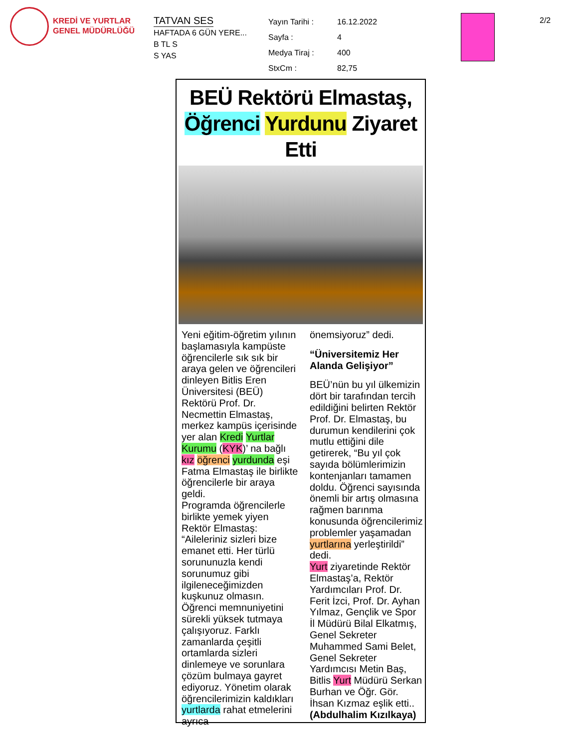KREDİ VE YURTLAR
GENEL MÜDÜRLÜĞÜ
TATVAN SES
HAFTADA 6 GÜN YERE...
B TL S
S YAS
| Yayın Tarihi : | 16.12.2022 |
| Sayfa : | 4 |
| Medya Tiraj : | 400 |
| StxCm : | 82,75 |
2/2
BEÜ Rektörü Elmastaş,
Öğrenci Yurdunu Ziyaret Etti
Yeni eğitim-öğretim yılının başlamasıyla kampüste öğrencilerle sık sık bir araya gelen ve öğrencileri dinleyen Bitlis Eren Üniversitesi (BEÜ) Rektörü Prof. Dr. Necmettin Elmastaş, merkez kampüs içerisinde yer alan Kredi Yurtlar Kurumu (KYK)’ na bağlı kız öğrenci yurdunda eşi Fatma Elmastaş ile birlikte öğrencilerle bir araya geldi.
Programda öğrencilerle birlikte yemek yiyen Rektör Elmastaş: “Aileleriniz sizleri bize emanet etti. Her türlü sorununuzla kendi sorunumuz gibi ilgileneceğimizden kuşkunuz olmasın. Öğrenci memnuniyetini sürekli yüksek tutmaya çalışıyoruz. Farklı zamanlarda çeşitli ortamlarda sizleri dinlemeye ve sorunlara çözüm bulmaya gayret ediyoruz. Yönetim olarak öğrencilerimizin kaldıkları yurtlarda rahat etmelerini ayrıca
önemsiyoruz” dedi.
“Üniversitemiz Her Alanda Gelişiyor”
BEÜ’nün bu yıl ülkemizin dört bir tarafından tercih edildiğini belirten Rektör Prof. Dr. Elmastaş, bu durumun kendilerini çok mutlu ettiğini dile getirerek, “Bu yıl çok sayıda bölümlerimizin kontenjanları tamamen doldu. Öğrenci sayısında önemli bir artış olmasına rağmen barınma konusunda öğrencilerimiz problemler yaşamadan yurtlarına yerleştirildi” dedi.
Yurt ziyaretinde Rektör Elmastaş’a, Rektör Yardımcıları Prof. Dr. Ferit İzci, Prof. Dr. Ayhan Yılmaz, Gençlik ve Spor İl Müdürü Bilal Elkatmış, Genel Sekreter Muhammed Sami Belet, Genel Sekreter Yardımcısı Metin Baş, Bitlis Yurt Müdürü Serkan Burhan ve Öğr. Gör. İhsan Kızmaz eşlik etti..
(Abdulhalim Kızılkaya)